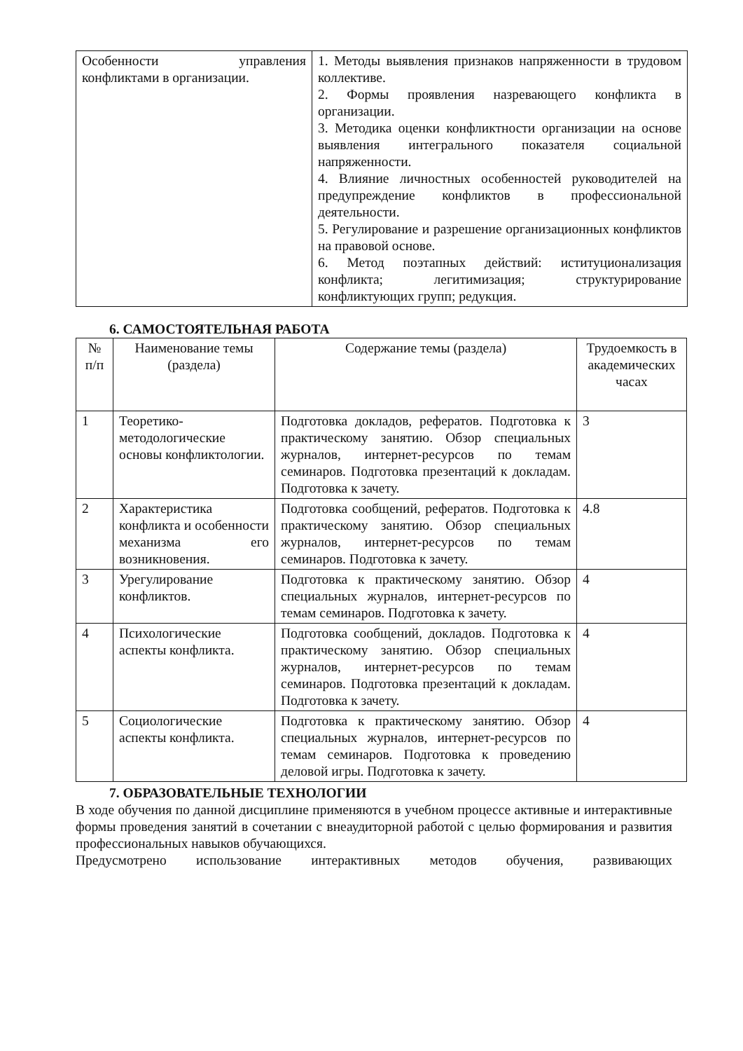| Особенности управления конфликтами в организации. | 1. Методы выявления признаков напряженности в трудовом коллективе. 2. Формы проявления назревающего конфликта в организации. 3. Методика оценки конфликтности организации на основе выявления интегрального показателя социальной напряженности. 4. Влияние личностных особенностей руководителей на предупреждение конфликтов в профессиональной деятельности. 5. Регулирование и разрешение организационных конфликтов на правовой основе. 6. Метод поэтапных действий: иституционализация конфликта; легитимизация; структурирование конфликтующих групп; редукция. |
6. САМОСТОЯТЕЛЬНАЯ РАБОТА
| № п/п | Наименование темы (раздела) | Содержание темы (раздела) | Трудоемкость в академических часах |
| --- | --- | --- | --- |
| 1 | Теоретико-методологические основы конфликтологии. | Подготовка докладов, рефератов. Подготовка к практическому занятию. Обзор специальных журналов, интернет-ресурсов по темам семинаров. Подготовка презентаций к докладам. Подготовка к зачету. | 3 |
| 2 | Характеристика конфликта и особенности механизма его возникновения. | Подготовка сообщений, рефератов. Подготовка к практическому занятию. Обзор специальных журналов, интернет-ресурсов по темам семинаров. Подготовка к зачету. | 4.8 |
| 3 | Урегулирование конфликтов. | Подготовка к практическому занятию. Обзор специальных журналов, интернет-ресурсов по темам семинаров. Подготовка к зачету. | 4 |
| 4 | Психологические аспекты конфликта. | Подготовка сообщений, докладов. Подготовка к практическому занятию. Обзор специальных журналов, интернет-ресурсов по темам семинаров. Подготовка презентаций к докладам. Подготовка к зачету. | 4 |
| 5 | Социологические аспекты конфликта. | Подготовка к практическому занятию. Обзор специальных журналов, интернет-ресурсов по темам семинаров. Подготовка к проведению деловой игры. Подготовка к зачету. | 4 |
7. ОБРАЗОВАТЕЛЬНЫЕ ТЕХНОЛОГИИ
В ходе обучения по данной дисциплине применяются в учебном процессе активные и интерактивные формы проведения занятий в сочетании с внеаудиторной работой с целью формирования и развития профессиональных навыков обучающихся.
Предусмотрено использование интерактивных методов обучения, развивающих